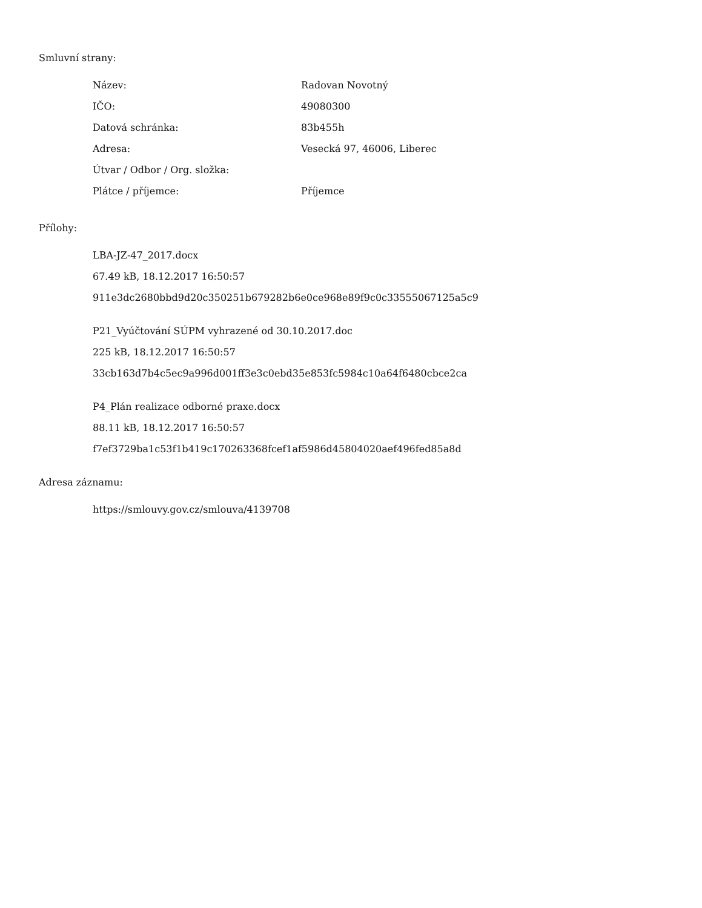Smluvní strany:
| Název: | Radovan Novotný |
| IČO: | 49080300 |
| Datová schránka: | 83b455h |
| Adresa: | Vesecká 97, 46006, Liberec |
| Útvar / Odbor / Org. složka: | |
| Plátce / příjemce: | Příjemce |
Přílohy:
LBA-JZ-47_2017.docx
67.49 kB, 18.12.2017 16:50:57
911e3dc2680bbd9d20c350251b679282b6e0ce968e89f9c0c33555067125a5c9
P21_Vyúčtování SÚPM vyhrazené od 30.10.2017.doc
225 kB, 18.12.2017 16:50:57
33cb163d7b4c5ec9a996d001ff3e3c0ebd35e853fc5984c10a64f6480cbce2ca
P4_Plán realizace odborné praxe.docx
88.11 kB, 18.12.2017 16:50:57
f7ef3729ba1c53f1b419c170263368fcef1af5986d45804020aef496fed85a8d
Adresa záznamu:
https://smlouvy.gov.cz/smlouva/4139708